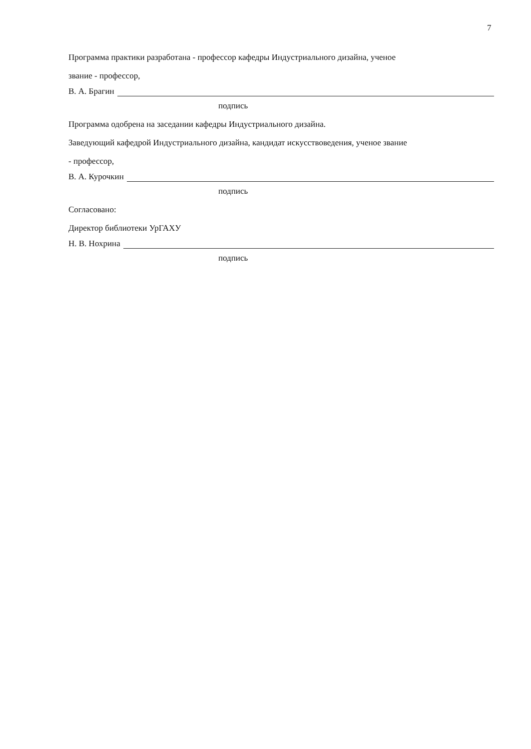7
Программа практики разработана - профессор кафедры Индустриального дизайна, ученое
звание - профессор,
В. А. Брагин
подпись
Программа одобрена на заседании кафедры Индустриального дизайна.
Заведующий кафедрой Индустриального дизайна, кандидат искусствоведения, ученое звание
- профессор,
В. А. Курочкин
подпись
Согласовано:
Директор библиотеки УрГАХУ
Н. В. Нохрина
подпись